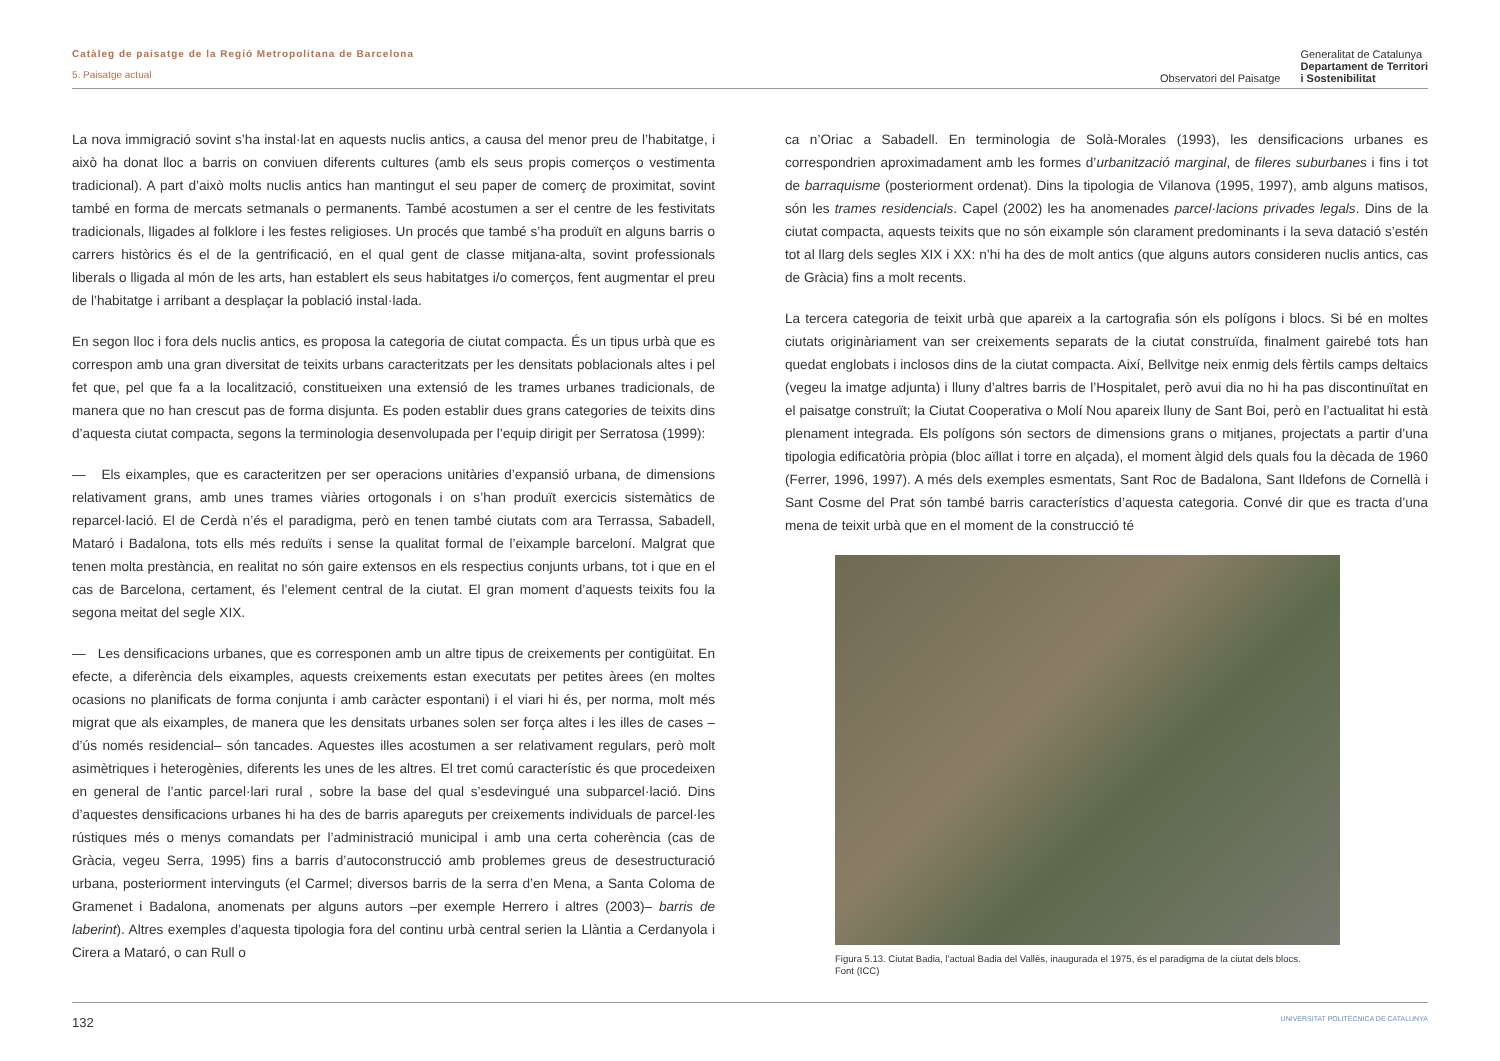Catàleg de paisatge de la Regió Metropolitana de Barcelona
5. Paisatge actual
Observatori del Paisatge Generalitat de Catalunya
Departament de Territori
i Sostenibilitat
La nova immigració sovint s’ha instal·lat en aquests nuclis antics, a causa del menor preu de l’habitatge, i això ha donat lloc a barris on conviuen diferents cultures (amb els seus propis comerços o vestimenta tradicional). A part d’això molts nuclis antics han mantingut el seu paper de comerç de proximitat, sovint també en forma de mercats setmanals o permanents. També acostumen a ser el centre de les festivitats tradicionals, lligades al folklore i les festes religioses. Un procés que també s’ha produït en alguns barris o carrers històrics és el de la gentrificació, en el qual gent de classe mitjana-alta, sovint professionals liberals o lligada al món de les arts, han establert els seus habitatges i/o comerços, fent augmentar el preu de l’habitatge i arribant a desplaçar la població instal·lada.
En segon lloc i fora dels nuclis antics, es proposa la categoria de ciutat compacta. És un tipus urbà que es correspon amb una gran diversitat de teixits urbans caracteritzats per les densitats poblacionals altes i pel fet que, pel que fa a la localització, constitueixen una extensió de les trames urbanes tradicionals, de manera que no han crescut pas de forma disjunta. Es poden establir dues grans categories de teixits dins d’aquesta ciutat compacta, segons la terminologia desenvolupada per l’equip dirigit per Serratosa (1999):
— Els eixamples, que es caracteritzen per ser operacions unitàries d’expansió urbana, de dimensions relativament grans, amb unes trames viàries ortogonals i on s’han produït exercicis sistemàtics de reparcel·lació. El de Cerdà n’és el paradigma, però en tenen també ciutats com ara Terrassa, Sabadell, Mataró i Badalona, tots ells més reduïts i sense la qualitat formal de l’eixample barceloní. Malgrat que tenen molta prestància, en realitat no són gaire extensos en els respectius conjunts urbans, tot i que en el cas de Barcelona, certament, és l’element central de la ciutat. El gran moment d’aquests teixits fou la segona meitat del segle XIX.
— Les densificacions urbanes, que es corresponen amb un altre tipus de creixements per contigüitat. En efecte, a diferència dels eixamples, aquests creixements estan executats per petites àrees (en moltes ocasions no planificats de forma conjunta i amb caràcter espontani) i el viari hi és, per norma, molt més migrat que als eixamples, de manera que les densitats urbanes solen ser força altes i les illes de cases –d’ús només residencial– són tancades. Aquestes illes acostumen a ser relativament regulars, però molt asimètriques i heterogènies, diferents les unes de les altres. El tret comú característic és que procedeixen en general de l’antic parcel·lari rural , sobre la base del qual s’esdevingué una subparcel·lació. Dins d’aquestes densificacions urbanes hi ha des de barris apareguts per creixements individuals de parcel·les rústiques més o menys comandats per l’administració municipal i amb una certa coherència (cas de Gràcia, vegeu Serra, 1995) fins a barris d’autoconstrucció amb problemes greus de desestructuració urbana, posteriorment intervinguts (el Carmel; diversos barris de la serra d’en Mena, a Santa Coloma de Gramenet i Badalona, anomenats per alguns autors –per exemple Herrero i altres (2003)– barris de laberint). Altres exemples d’aquesta tipologia fora del continu urbà central serien la Llàntia a Cerdanyola i Cirera a Mataró, o can Rull o
ca n’Oriac a Sabadell. En terminologia de Solà-Morales (1993), les densificacions urbanes es correspondrien aproximadament amb les formes d’urbanització marginal, de fileres suburbanes i fins i tot de barraquisme (posteriorment ordenat). Dins la tipologia de Vilanova (1995, 1997), amb alguns matisos, són les trames residencials. Capel (2002) les ha anomenades parcel·lacions privades legals. Dins de la ciutat compacta, aquests teixits que no són eixample són clarament predominants i la seva datació s’estén tot al llarg dels segles XIX i XX: n’hi ha des de molt antics (que alguns autors consideren nuclis antics, cas de Gràcia) fins a molt recents.
La tercera categoria de teixit urbà que apareix a la cartografia són els polígons i blocs. Si bé en moltes ciutats originàriament van ser creixements separats de la ciutat construïda, finalment gairebé tots han quedat englobats i inclosos dins de la ciutat compacta. Així, Bellvitge neix enmig dels fèrtils camps deltaics (vegeu la imatge adjunta) i lluny d’altres barris de l’Hospitalet, però avui dia no hi ha pas discontinuïtat en el paisatge construït; la Ciutat Cooperativa o Molí Nou apareix lluny de Sant Boi, però en l’actualitat hi està plenament integrada. Els polígons són sectors de dimensions grans o mitjanes, projectats a partir d’una tipologia edificatòria pròpia (bloc aïllat i torre en alçada), el moment àlgid dels quals fou la dècada de 1960 (Ferrer, 1996, 1997). A més dels exemples esmentats, Sant Roc de Badalona, Sant Ildefons de Cornellà i Sant Cosme del Prat són també barris característics d’aquesta categoria. Convé dir que es tracta d’una mena de teixit urbà que en el moment de la construcció té
Figura 5.13. Ciutat Badia, l’actual Badia del Vallès, inaugurada el 1975, és el paradigma de la ciutat dels blocs.
Font (ICC)
132 UNIVERSITAT POLITÈCNICA DE CATALUNYA